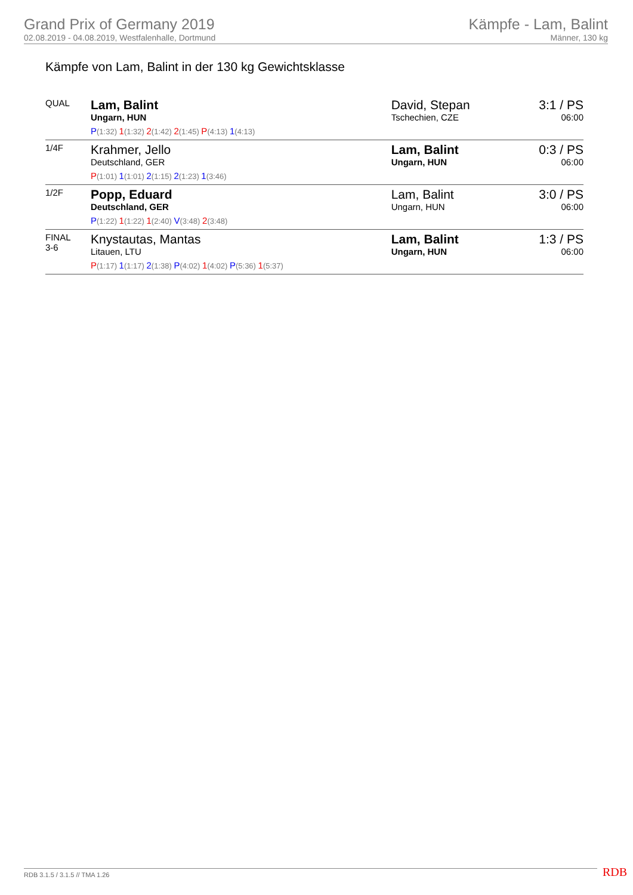Grand Prix of Germany 2019
02.08.2019 - 04.08.2019, Westfalenhalle, Dortmund
Kämpfe - Lam, Balint
Männer, 130 kg
Kämpfe von Lam, Balint in der 130 kg Gewichtsklasse
| QUAL | Lam, Balint Ungarn, HUN P (1:32) 1 (1:32) 2 (1:42) 2 (1:45) P (4:13) 1 (4:13) | David, Stepan Tschechien, CZE | 3:1 / PS 06:00 |
| 1/4F | Krahmer, Jello Deutschland, GER P (1:01) 1 (1:01) 2 (1:15) 2 (1:23) 1 (3:46) | Lam, Balint Ungarn, HUN | 0:3 / PS 06:00 |
| 1/2F | Popp, Eduard Deutschland, GER P (1:22) 1 (1:22) 1 (2:40) V (3:48) 2 (3:48) | Lam, Balint Ungarn, HUN | 3:0 / PS 06:00 |
| FINAL 3-6 | Knystautas, Mantas Litauen, LTU P (1:17) 1 (1:17) 2 (1:38) P (4:02) 1 (4:02) P (5:36) 1 (5:37) | Lam, Balint Ungarn, HUN | 1:3 / PS 06:00 |
RDB 3.1.5 / 3.1.5 // TMA 1.26 RDB